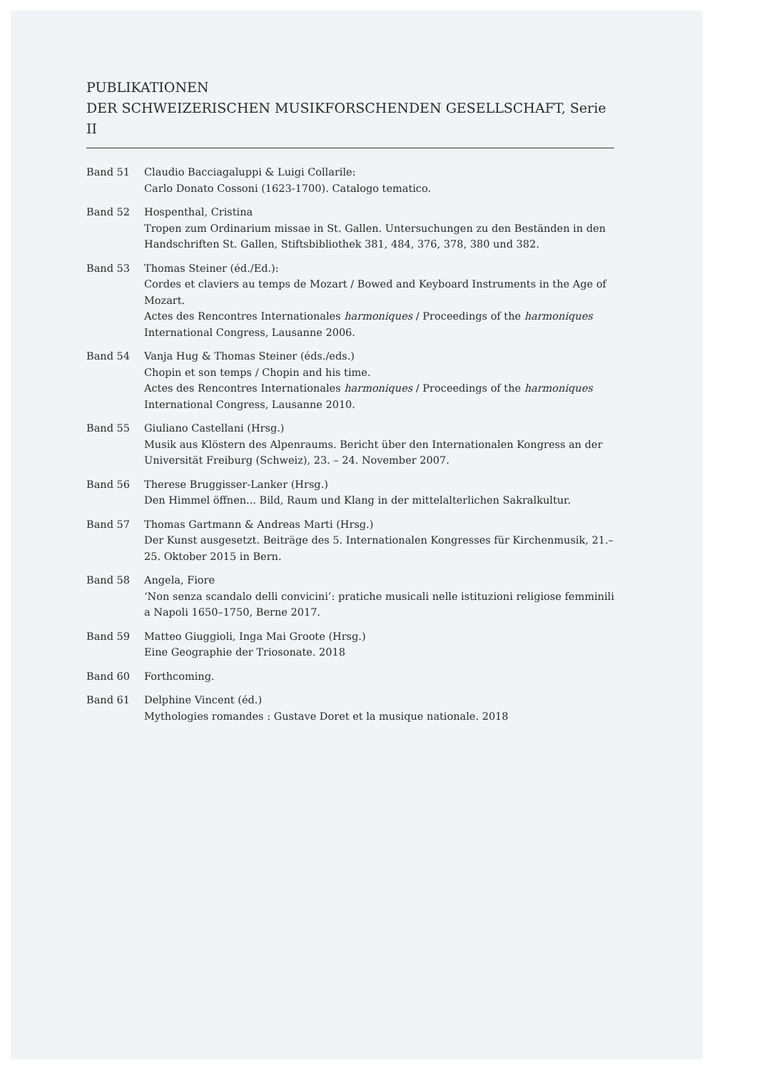PUBLIKATIONEN
DER SCHWEIZERISCHEN MUSIKFORSCHENDEN GESELLSCHAFT, Serie II
| Band 51 | Claudio Bacciagaluppi & Luigi Collarile: Carlo Donato Cossoni (1623-1700). Catalogo tematico. |
| Band 52 | Hospenthal, Cristina Tropen zum Ordinarium missae in St. Gallen. Untersuchungen zu den Beständen in den Handschriften St. Gallen, Stiftsbibliothek 381, 484, 376, 378, 380 und 382. |
| Band 53 | Thomas Steiner (éd./Ed.): Cordes et claviers au temps de Mozart / Bowed and Keyboard Instruments in the Age of Mozart. Actes des Rencontres Internationales harmoniques / Proceedings of the harmoniques International Congress, Lausanne 2006. |
| Band 54 | Vanja Hug & Thomas Steiner (éds./eds.) Chopin et son temps / Chopin and his time. Actes des Rencontres Internationales harmoniques / Proceedings of the harmoniques International Congress, Lausanne 2010. |
| Band 55 | Giuliano Castellani (Hrsg.) Musik aus Klöstern des Alpenraums. Bericht über den Internationalen Kongress an der Universität Freiburg (Schweiz), 23. – 24. November 2007. |
| Band 56 | Therese Bruggisser-Lanker (Hrsg.) Den Himmel öffnen... Bild, Raum und Klang in der mittelalterlichen Sakralkultur. |
| Band 57 | Thomas Gartmann & Andreas Marti (Hrsg.) Der Kunst ausgesetzt. Beiträge des 5. Internationalen Kongresses für Kirchenmusik, 21.–25. Oktober 2015 in Bern. |
| Band 58 | Angela, Fiore ‘Non senza scandalo delli convicini’: pratiche musicali nelle istituzioni religiose femminili a Napoli 1650–1750, Berne 2017. |
| Band 59 | Matteo Giuggioli, Inga Mai Groote (Hrsg.) Eine Geographie der Triosonate. 2018 |
| Band 60 | Forthcoming. |
| Band 61 | Delphine Vincent (éd.) Mythologies romandes : Gustave Doret et la musique nationale. 2018 |